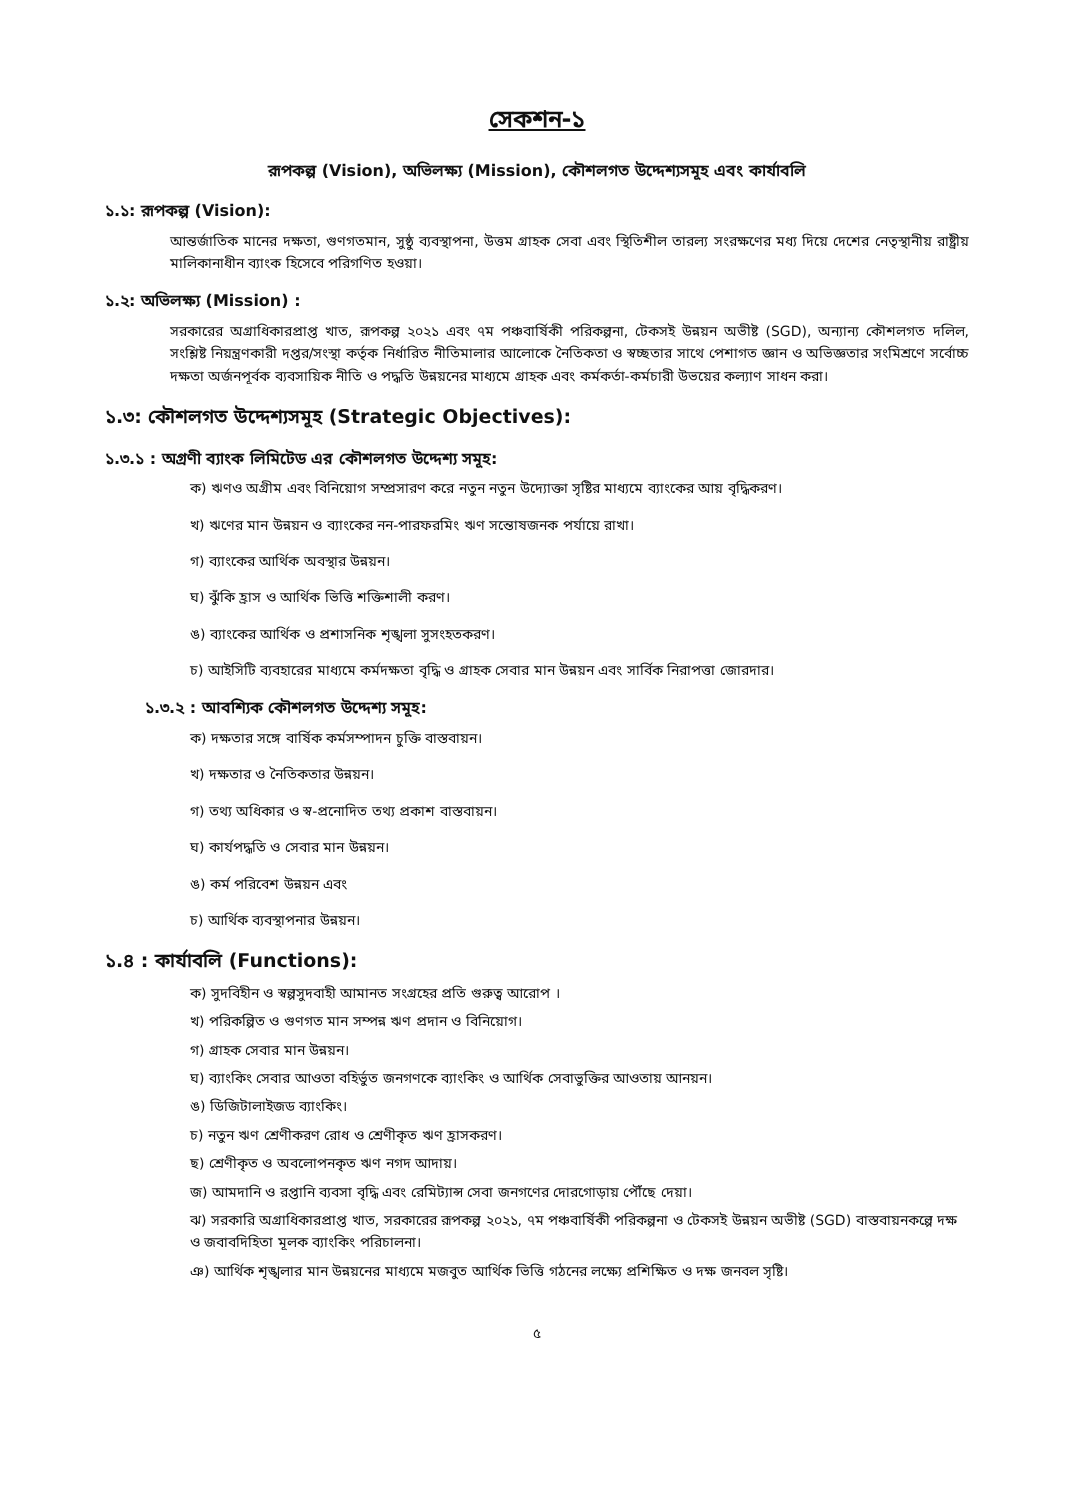সেকশন-১
রূপকল্প (Vision), অভিলক্ষ্য (Mission), কৌশলগত উদ্দেশ্যসমূহ এবং কার্যাবলি
১.১: রূপকল্প (Vision):
আন্তর্জাতিক মানের দক্ষতা, গুণগতমান, সুষ্ঠু ব্যবস্থাপনা, উত্তম গ্রাহক সেবা এবং স্থিতিশীল তারল্য সংরক্ষণের মধ্য দিয়ে দেশের নেতৃস্থানীয় রাষ্ট্রীয় মালিকানাধীন ব্যাংক হিসেবে পরিগণিত হওয়া।
১.২: অভিলক্ষ্য (Mission) :
সরকারের অগ্রাধিকারপ্রাপ্ত খাত, রূপকল্প ২০২১ এবং ৭ম পঞ্চবার্ষিকী পরিকল্পনা, টেকসই উন্নয়ন অভীষ্ট (SGD), অন্যান্য কৌশলগত দলিল, সংশ্লিষ্ট নিয়ন্ত্রণকারী দপ্তর/সংস্থা কর্তৃক নির্ধারিত নীতিমালার আলোকে নৈতিকতা ও স্বচ্ছতার সাথে পেশাগত জ্ঞান ও অভিজ্ঞতার সংমিশ্রণে সর্বোচ্চ দক্ষতা অর্জনপূর্বক ব্যবসায়িক নীতি ও পদ্ধতি উন্নয়নের মাধ্যমে গ্রাহক এবং কর্মকর্তা-কর্মচারী উভয়ের কল্যাণ সাধন করা।
১.৩: কৌশলগত উদ্দেশ্যসমূহ (Strategic Objectives):
১.৩.১ : অগ্রণী ব্যাংক লিমিটেড এর কৌশলগত উদ্দেশ্য সমূহ:
ক) ঋণও অগ্রীম এবং বিনিয়োগ সম্প্রসারণ করে নতুন নতুন উদ্যোক্তা সৃষ্টির মাধ্যমে ব্যাংকের আয় বৃদ্ধিকরণ।
খ) ঋণের মান উন্নয়ন ও ব্যাংকের নন-পারফরমিং ঋণ সন্তোষজনক পর্যায়ে রাখা।
গ) ব্যাংকের আর্থিক অবস্থার উন্নয়ন।
ঘ) ঝুঁকি হ্রাস ও আর্থিক ভিত্তি শক্তিশালী করণ।
ঙ) ব্যাংকের আর্থিক ও প্রশাসনিক শৃঙ্খলা সুসংহতকরণ।
চ) আইসিটি ব্যবহারের মাধ্যমে কর্মদক্ষতা বৃদ্ধি ও গ্রাহক সেবার মান উন্নয়ন এবং সার্বিক নিরাপত্তা জোরদার।
১.৩.২ : আবশ্যিক কৌশলগত উদ্দেশ্য সমূহ:
ক) দক্ষতার সঙ্গে বার্ষিক কর্মসম্পাদন চুক্তি বাস্তবায়ন।
খ) দক্ষতার ও নৈতিকতার উন্নয়ন।
গ) তথ্য অধিকার ও স্ব-প্রনোদিত তথ্য প্রকাশ বাস্তবায়ন।
ঘ) কার্যপদ্ধতি ও সেবার মান উন্নয়ন।
ঙ) কর্ম পরিবেশ উন্নয়ন এবং
চ) আর্থিক ব্যবস্থাপনার উন্নয়ন।
১.৪ : কার্যাবলি (Functions):
ক) সুদবিহীন ও স্বল্পসুদবাহী আমানত সংগ্রহের প্রতি গুরুত্ব আরোপ ।
খ) পরিকল্পিত ও গুণগত মান সম্পন্ন ঋণ প্রদান ও বিনিয়োগ।
গ) গ্রাহক সেবার মান উন্নয়ন।
ঘ) ব্যাংকিং সেবার আওতা বহির্ভুত জনগণকে ব্যাংকিং ও আর্থিক সেবাভুক্তির আওতায় আনয়ন।
ঙ) ডিজিটালাইজড ব্যাংকিং।
চ) নতুন ঋণ শ্রেণীকরণ রোধ ও শ্রেণীকৃত ঋণ হ্রাসকরণ।
ছ) শ্রেণীকৃত ও অবলোপনকৃত ঋণ নগদ আদায়।
জ) আমদানি ও রপ্তানি ব্যবসা বৃদ্ধি এবং রেমিট্যান্স সেবা জনগণের দোরগোড়ায় পৌঁছে দেয়া।
ঝ) সরকারি অগ্রাধিকারপ্রাপ্ত খাত, সরকারের রূপকল্প ২০২১, ৭ম পঞ্চবার্ষিকী পরিকল্পনা ও টেকসই উন্নয়ন অভীষ্ট (SGD) বাস্তবায়নকল্পে দক্ষ ও জবাবদিহিতা মূলক ব্যাংকিং পরিচালনা।
ঞ) আর্থিক শৃঙ্খলার মান উন্নয়নের মাধ্যমে মজবুত আর্থিক ভিত্তি গঠনের লক্ষ্যে প্রশিক্ষিত ও দক্ষ জনবল সৃষ্টি।
৫